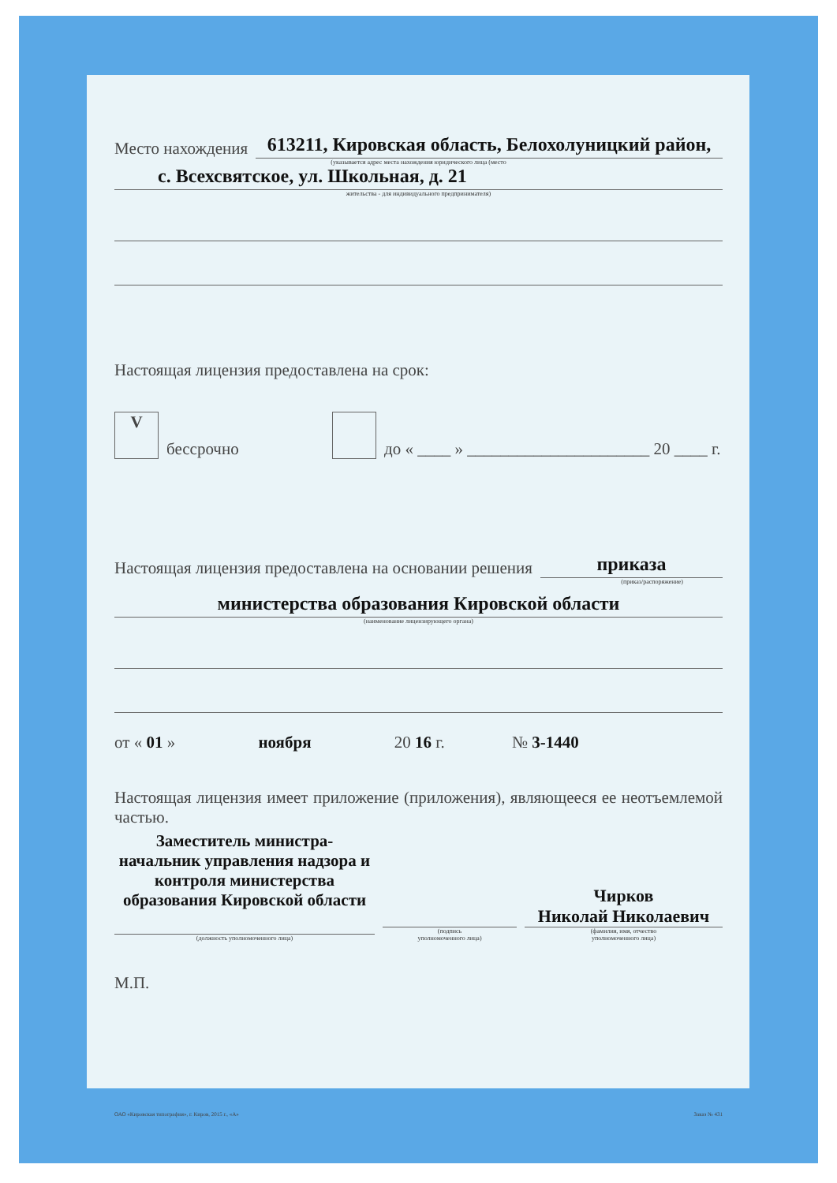Место нахождения
613211, Кировская область, Белохолуницкий район,
(указывается адрес места нахождения юридического лица (место
с. Всехсвятское, ул. Школьная, д. 21
жительства - для индивидуального предпринимателя)
Настоящая лицензия предоставлена на срок:
Vбессрочно до « ____ » ______________________ 20 ____ г.
Настоящая лицензия предоставлена на основании решения
приказа
(приказ/распоряжение)
министерства образования Кировской области
(наименование лицензирующего органа)
от « 01 » ноября 20 16 г. № 3-1440
Настоящая лицензия имеет приложение (приложения), являющееся ее неотъемлемой частью.
Заместитель министра-
начальник управления надзора и
контроля министерства
образования Кировской области
(должность уполномоченного лица)
(подпись
уполномоченного лица)
Чирков
Николай Николаевич
(фамилия, имя, отчество
уполномоченного лица)
М.П.
ОАО «Кировская типография», г. Киров, 2015 г., «А» Заказ № 431